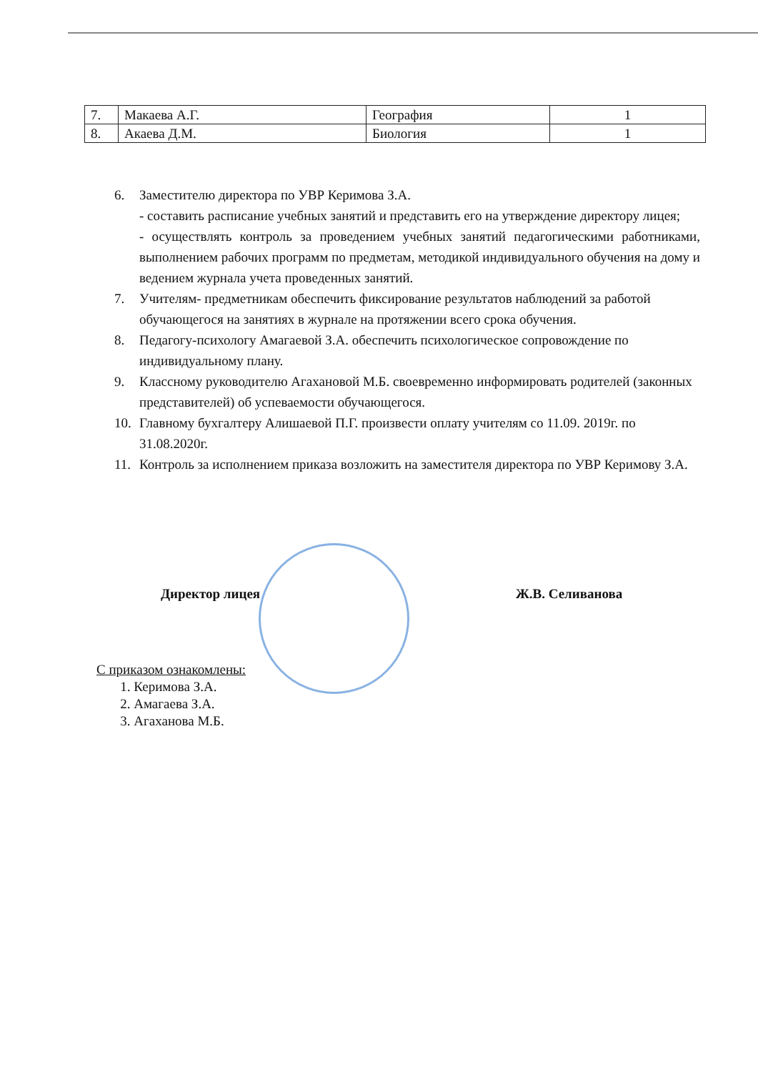| 7. | Макаева А.Г. | География | 1 |
| 8. | Акаева Д.М. | Биология | 1 |
6. Заместителю директора по УВР Керимова З.А.
- составить расписание учебных занятий и представить его на утверждение директору лицея;
- осуществлять контроль за проведением учебных занятий педагогическими работниками, выполнением рабочих программ по предметам, методикой индивидуального обучения на дому и ведением журнала учета проведенных занятий.
7. Учителям- предметникам обеспечить фиксирование результатов наблюдений за работой обучающегося на занятиях в журнале на протяжении всего срока обучения.
8. Педагогу-психологу Амагаевой З.А. обеспечить психологическое сопровождение по индивидуальному плану.
9. Классному руководителю Агахановой М.Б. своевременно информировать родителей (законных представителей) об успеваемости обучающегося.
10. Главному бухгалтеру Алишаевой П.Г. произвести оплату учителям со 11.09. 2019г. по 31.08.2020г.
11. Контроль за исполнением приказа возложить на заместителя директора по УВР Керимову З.А.
Директор лицея Ж.В. Селиванова
С приказом ознакомлены:
1. Керимова З.А.
2. Амагаева З.А.
3. Агаханова М.Б.